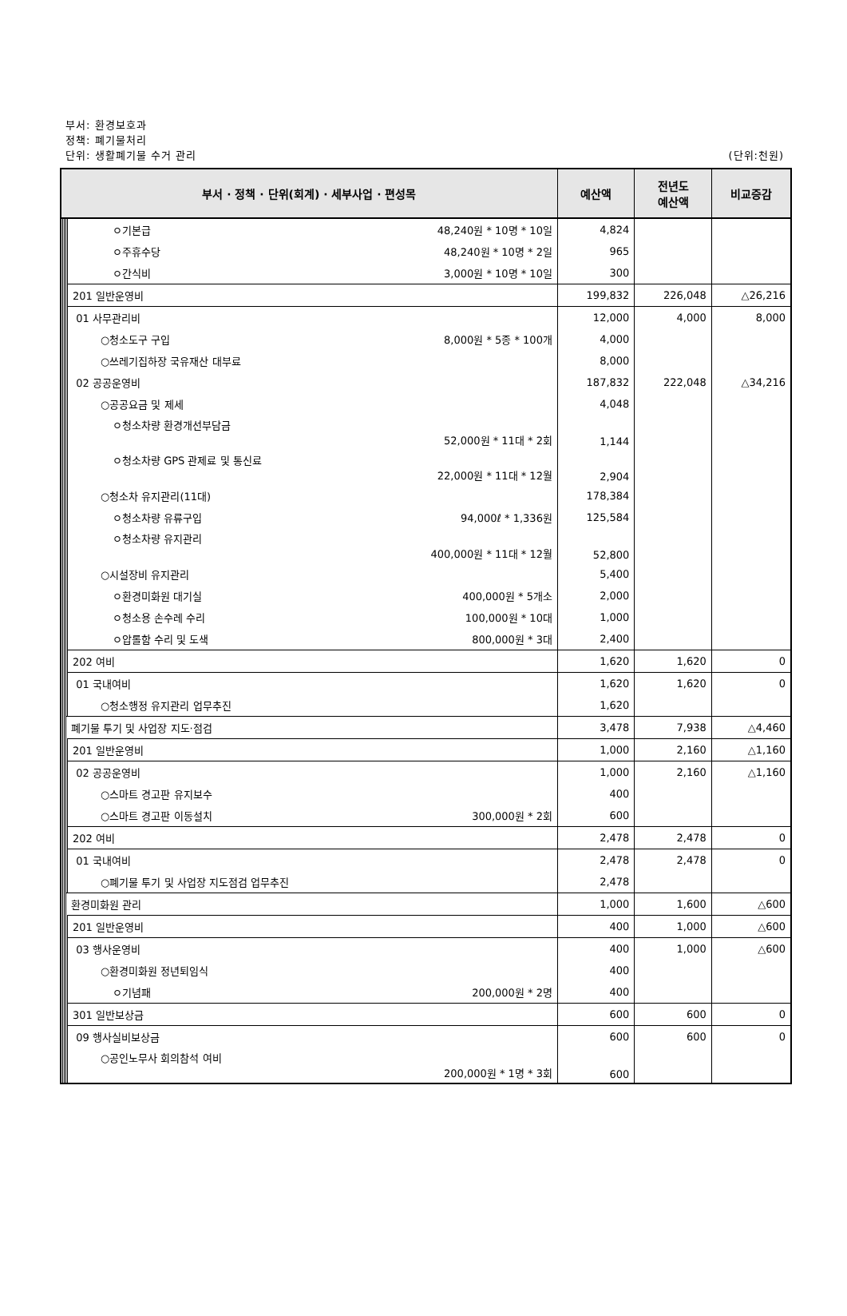부서: 환경보호과
정책: 폐기물처리
단위: 생활폐기물 수거 관리 (단위:천원)
| 부서 · 정책 · 단위(회계) · 세부사업 · 편성목 | | | | | 예산액 | 전년도 예산액 | 비교증감 |
| --- | --- | --- | --- | --- | --- | --- | --- |
| | | | | ㅇ기본급 48,240원 * 10명 * 10일 | 4,824 | | |
| | | | | ㅇ주휴수당 48,240원 * 10명 * 2일 | 965 | | |
| | | | | ㅇ간식비 3,000원 * 10명 * 10일 | 300 | | |
| | | | | 201 일반운영비 | 199,832 | 226,048 | △26,216 |
| | | | | 01 사무관리비 | 12,000 | 4,000 | 8,000 |
| | | | | ○청소도구 구입 8,000원 * 5종 * 100개 | 4,000 | | |
| | | | | ○쓰레기집하장 국유재산 대부료 | 8,000 | | |
| | | | | 02 공공운영비 | 187,832 | 222,048 | △34,216 |
| | | | | ○공공요금 및 제세 | 4,048 | | |
| | | | | ㅇ청소차량 환경개선부담금 52,000원 * 11대 * 2회 | 1,144 | | |
| | | | | ㅇ청소차량 GPS 관제료 및 통신료 22,000원 * 11대 * 12월 | 2,904 | | |
| | | | | ○청소차 유지관리(11대) | 178,384 | | |
| | | | | ㅇ청소차량 유류구입 94,000ℓ * 1,336원 | 125,584 | | |
| | | | | ㅇ청소차량 유지관리 400,000원 * 11대 * 12월 | 52,800 | | |
| | | | | ○시설장비 유지관리 | 5,400 | | |
| | | | | ㅇ환경미화원 대기실 400,000원 * 5개소 | 2,000 | | |
| | | | | ㅇ청소용 손수레 수리 100,000원 * 10대 | 1,000 | | |
| | | | | ㅇ압롤함 수리 및 도색 800,000원 * 3대 | 2,400 | | |
| | | | | 202 여비 | 1,620 | 1,620 | 0 |
| | | | | 01 국내여비 | 1,620 | 1,620 | 0 |
| | | | | ○청소행정 유지관리 업무추진 | 1,620 | | |
| | | | 폐기물 투기 및 사업장 지도·점검 | | 3,478 | 7,938 | △4,460 |
| | | | | 201 일반운영비 | 1,000 | 2,160 | △1,160 |
| | | | | 02 공공운영비 | 1,000 | 2,160 | △1,160 |
| | | | | ○스마트 경고판 유지보수 | 400 | | |
| | | | | ○스마트 경고판 이동설치 300,000원 * 2회 | 600 | | |
| | | | | 202 여비 | 2,478 | 2,478 | 0 |
| | | | | 01 국내여비 | 2,478 | 2,478 | 0 |
| | | | | ○폐기물 투기 및 사업장 지도점검 업무추진 | 2,478 | | |
| | | | 환경미화원 관리 | | 1,000 | 1,600 | △600 |
| | | | | 201 일반운영비 | 400 | 1,000 | △600 |
| | | | | 03 행사운영비 | 400 | 1,000 | △600 |
| | | | | ○환경미화원 정년퇴임식 | 400 | | |
| | | | | ㅇ기념패 200,000원 * 2명 | 400 | | |
| | | | | 301 일반보상금 | 600 | 600 | 0 |
| | | | | 09 행사실비보상금 | 600 | 600 | 0 |
| | | | | ○공인노무사 회의참석 여비 200,000원 * 1명 * 3회 | 600 | | |